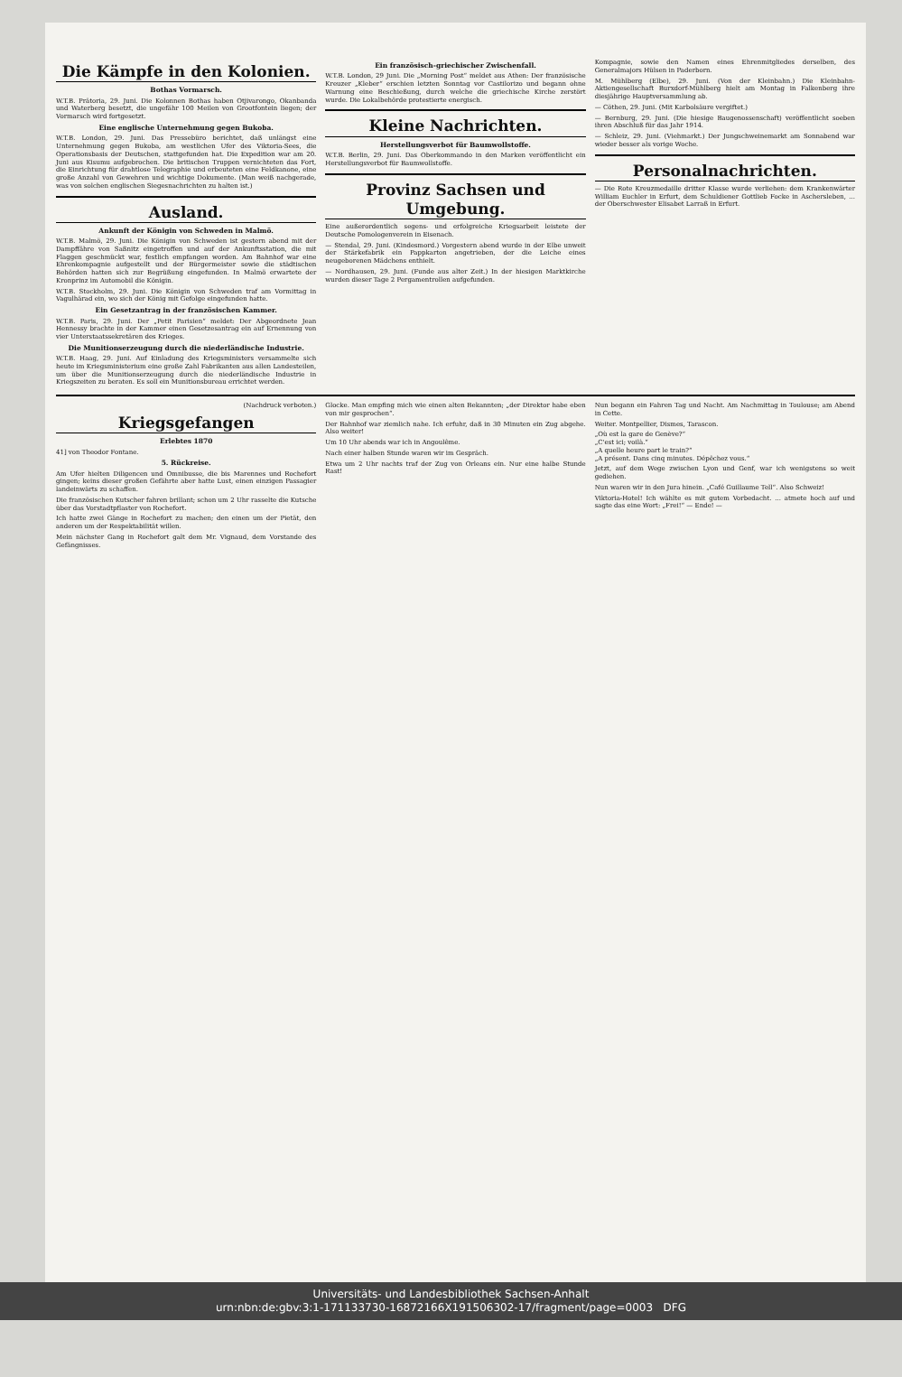Die Kämpfe in den Kolonien.
Bothas Vormarsch.
W.T.B. Prätoria, 29. Juni. Die Kolonnen Bothas haben Otjivarongo, Okanbanda und Waterberg besetzt, die ungefähr 100 Meilen von Grootfontein liegen; der Vormarsch wird fortgesetzt.
Eine englische Unternehmung gegen Bukoba.
W.T.B. London, 29. Juni. Das Pressebüro berichtet, daß unlängst eine Unternehmung gegen Bukoba, am westlichen Ufer des Viktoria-Sees, die Operationsbasis der Deutschen, stattgefunden hat. Die Expedition war am 20. Juni aus Kisumu aufgebrochen. Die britischen Truppen vernichteten das Fort, die Einrichtung für drahtlose Telegraphie und erbeuteten eine Feldkanone, eine große Anzahl von Gewehren und wichtige Dokumente. (Man weiß nachgerade, was von solchen englischen Siegesnachrichten zu halten ist.)
Ausland.
Ankunft der Königin von Schweden in Malmö.
W.T.B. Malmö, 29. Juni. Die Königin von Schweden ist gestern abend mit der Dampffähre von Saßnitz eingetroffen und auf der Ankunftsstation, die mit Flaggen geschmückt war, festlich empfangen worden. Am Bahnhof war eine Ehrenkompagnie aufgestellt und der Bürgermeister sowie die städtischen Behörden hatten sich zur Begrüßung eingefunden. In Malmö erwartete der Kronprinz im Automobil die Königin.
W.T.B. Stockholm, 29. Juni. Die Königin von Schweden traf am Vormittag in Vagulhärad ein, wo sich der König mit Gefolge eingefunden hatte.
Ein Gesetzantrag in der französischen Kammer.
W.T.B. Paris, 29. Juni. Der „Petit Parisien“ meldet: Der Abgeordnete Jean Hennessy brachte in der Kammer einen Gesetzesantrag ein auf Ernennung von vier Unterstaatssekretären des Krieges.
Die Munitionserzeugung durch die niederländische Industrie.
W.T.B. Haag, 29. Juni. Auf Einladung des Kriegsministers versammelte sich heute im Kriegsministerium eine große Zahl Fabrikanten aus allen Landesteilen, um über die Munitionserzeugung durch die niederländische Industrie in Kriegszeiten zu beraten. Es soll ein Munitionsbureau errichtet werden.
Ein französisch-griechischer Zwischenfall.
W.T.B. London, 29 Juni. Die „Morning Post“ meldet aus Athen: Der französische Kreuzer „Kleber“ erschien letzten Sonntag vor Castilorizo und begann ohne Warnung eine Beschießung, durch welche die griechische Kirche zerstört wurde. Die Lokalbehörde protestierte energisch.
Kleine Nachrichten.
Herstellungsverbot für Baumwollstoffe.
W.T.B. Berlin, 29. Juni. Das Oberkommando in den Marken veröffentlicht ein Herstellungsverbot für Baumwollstoffe.
Provinz Sachsen und Umgebung.
Eine außerordentlich segens- und erfolgreiche Kriegsarbeit leistete der Deutsche Pomologenverein in Eisenach.
— Stendal, 29. Juni. (Kindesmord.) Vorgestern abend wurde in der Elbe unweit der Stärkefabrik ein Pappkarton angetrieben, der die Leiche eines neugeborenen Mädchens enthielt.
— Nordhausen, 29. Juni. (Funde aus alter Zeit.) In der hiesigen Marktkirche wurden dieser Tage 2 Pergamentrollen aufgefunden.
Kompagnie, sowie den Namen eines Ehrenmitgliedes derselben, des Generalmajors Hülsen in Paderborn.
M. Mühlberg (Elbe), 29. Juni. (Von der Kleinbahn.) Die Kleinbahn-Aktiengesellschaft Burxdorf-Mühlberg hielt am Montag in Falkenberg ihre diesjährige Hauptversammlung ab.
— Cöthen, 29. Juni. (Mit Karbolsäure vergiftet.)
— Bernburg, 29. Juni. (Die hiesige Baugenossenschaft) veröffentlicht soeben ihren Abschluß für das Jahr 1914.
— Schleiz, 29. Juni. (Viehmarkt.) Der Jungschweinemarkt am Sonnabend war wieder besser als vorige Woche.
Personalnachrichten.
— Die Rote Kreuzmedaille dritter Klasse wurde verliehen: dem Krankenwärter William Euchler in Erfurt, dem Schuldiener Gottlieb Focke in Aschersleben, ... der Oberschwester Elisabet Larraß in Erfurt.
(Nachdruck verboten.)
Kriegsgefangen
Erlebtes 1870
41] von Theodor Fontane.
5. Rückreise.
Am Ufer hielten Diligencen und Omnibusse, die bis Marennes und Rochefort gingen; keins dieser großen Gefährte aber hatte Lust, einen einzigen Passagier landeinwärts zu schaffen.
Die französischen Kutscher fahren brillant; schon um 2 Uhr rasselte die Kutsche über das Vorstadtpflaster von Rochefort.
Ich hatte zwei Gänge in Rochefort zu machen; den einen um der Pietät, den anderen um der Respektabilität willen.
Mein nächster Gang in Rochefort galt dem Mr. Vignaud, dem Vorstande des Gefängnisses.
Glocke. Man empfing mich wie einen alten Bekannten; „der Direktor habe eben von mir gesprochen“.
Der Bahnhof war ziemlich nahe. Ich erfuhr, daß in 30 Minuten ein Zug abgehe. Also weiter!
Um 10 Uhr abends war ich in Angoulême.
Nach einer halben Stunde waren wir im Gespräch.
Etwa um 2 Uhr nachts traf der Zug von Orleans ein. Nur eine halbe Stunde Rast!
Nun begann ein Fahren Tag und Nacht. Am Nachmittag in Toulouse; am Abend in Cette.
Weiter. Montpellier, Dismes, Tarascon.
„Où est la gare de Genève?“
„C'est ici; voilà.“
„A quelle heure part le train?“
„A présent. Dans cinq minutes. Dépêchez vous.“
Jetzt, auf dem Wege zwischen Lyon und Genf, war ich wenigstens so weit gediehen.
Nun waren wir in den Jura hinein. „Café Guillaume Tell“. Also Schweiz!
Viktoria-Hotel! Ich wählte es mit gutem Vorbedacht. ... atmete hoch auf und sagte das eine Wort: „Frei!“ — Ende! —
Universitäts- und Landesbibliothek Sachsen-Anhalt
urn:nbn:de:gbv:3:1-171133730-16872166X191506302-17/fragment/page=0003 DFG